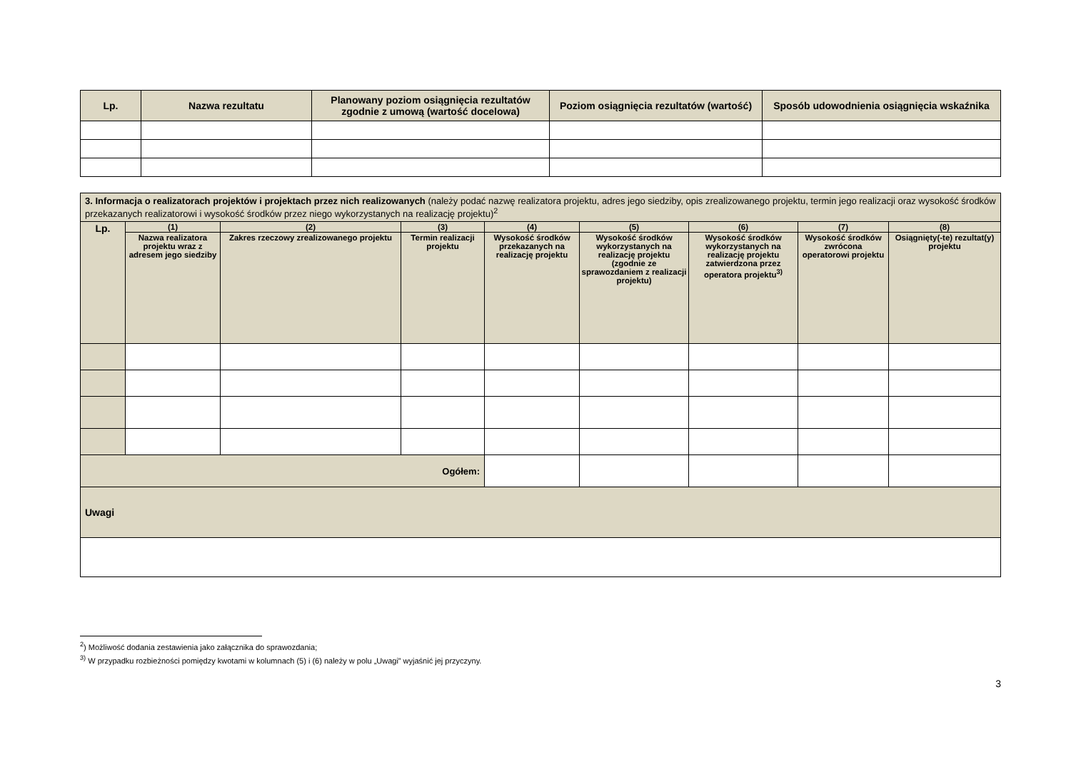| Lp. | Nazwa rezultatu | Planowany poziom osiągnięcia rezultatów zgodnie z umową (wartość docelowa) | Poziom osiągnięcia rezultatów (wartość) | Sposób udowodnienia osiągnięcia wskaźnika |
| --- | --- | --- | --- | --- |
| 3. Informacja o realizatorach projektów i projektach przez nich realizowanych (należy podać nazwę realizatora projektu, adres jego siedziby, opis zrealizowanego projektu, termin jego realizacji oraz wysokość środków przekazanych realizatorowi i wysokość środków przez niego wykorzystanych na realizację projektu)<sup>2</sup> | | | | | | | | |
| Lp. | (1) | (2) | (3) | (4) | (5) | (6) | (7) | (8) |
| | Nazwa realizatora projektu wraz z adresem jego siedziby | Zakres rzeczowy zrealizowanego projektu | Termin realizacji projektu | Wysokość środków przekazanych na realizację projektu | Wysokość środków wykorzystanych na realizację projektu (zgodnie ze sprawozdaniem z realizacji projektu) | Wysokość środków wykorzystanych na realizację projektu zatwierdzona przez operatora projektu<sup>3)</sup> | Wysokość środków zwrócona operatorowi projektu | Osiągnięty(-te) rezultat(y) projektu |
| Ogółem: | | | | | | | | |
| Uwagi | | | | | | | | |
<sup>2</sup>) Możliwość dodania zestawienia jako załącznika do sprawozdania;
<sup>3)</sup> W przypadku rozbieżności pomiędzy kwotami w kolumnach (5) i (6) należy w polu „Uwagi” wyjaśnić jej przyczyny.
3